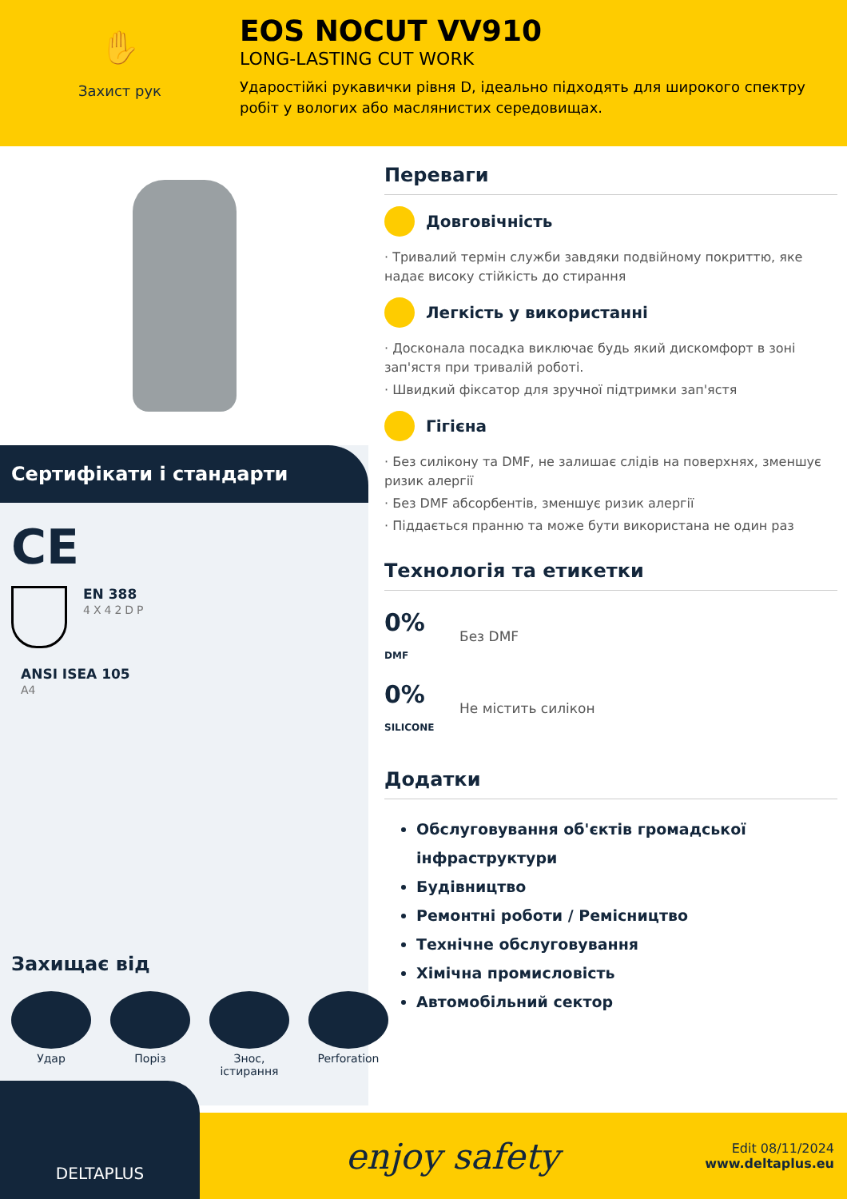✋
Захист рук
EOS NOCUT VV910
LONG-LASTING CUT WORK
Ударостійкі рукавички рівня D, ідеально підходять для широкого спектру робіт у вологих або маслянистих середовищах.
Сертифікати і стандарти
CE
EN 388
4X42DP
ANSI ISEA 105
A4
Захищає від
Удар Поріз Знос, істирання
Perforation
Переваги
Довговічність
· Тривалий термін служби завдяки подвійному покриттю, яке надає високу стійкість до стирання
Легкість у використанні
· Досконала посадка виключає будь який дискомфорт в зоні зап'ястя при тривалій роботі.
· Швидкий фіксатор для зручної підтримки зап'ястя
Гігієна
· Без силікону та DMF, не залишає слідів на поверхнях, зменшує ризик алергії
· Без DMF абсорбентів, зменшує ризик алергії
· Піддається пранню та може бути використана не один раз
Технологія та етикетки
0% DMF Без DMF
0% SILICONE Не містить силікон
Додатки
Обслуговування об'єктів громадської інфраструктури
Будівництво
Ремонтні роботи / Ремісництво
Технічне обслуговування
Хімічна промисловість
Автомобільний сектор
DELTAPLUS
enjoy safety
Edit 08/11/2024
www.deltaplus.eu